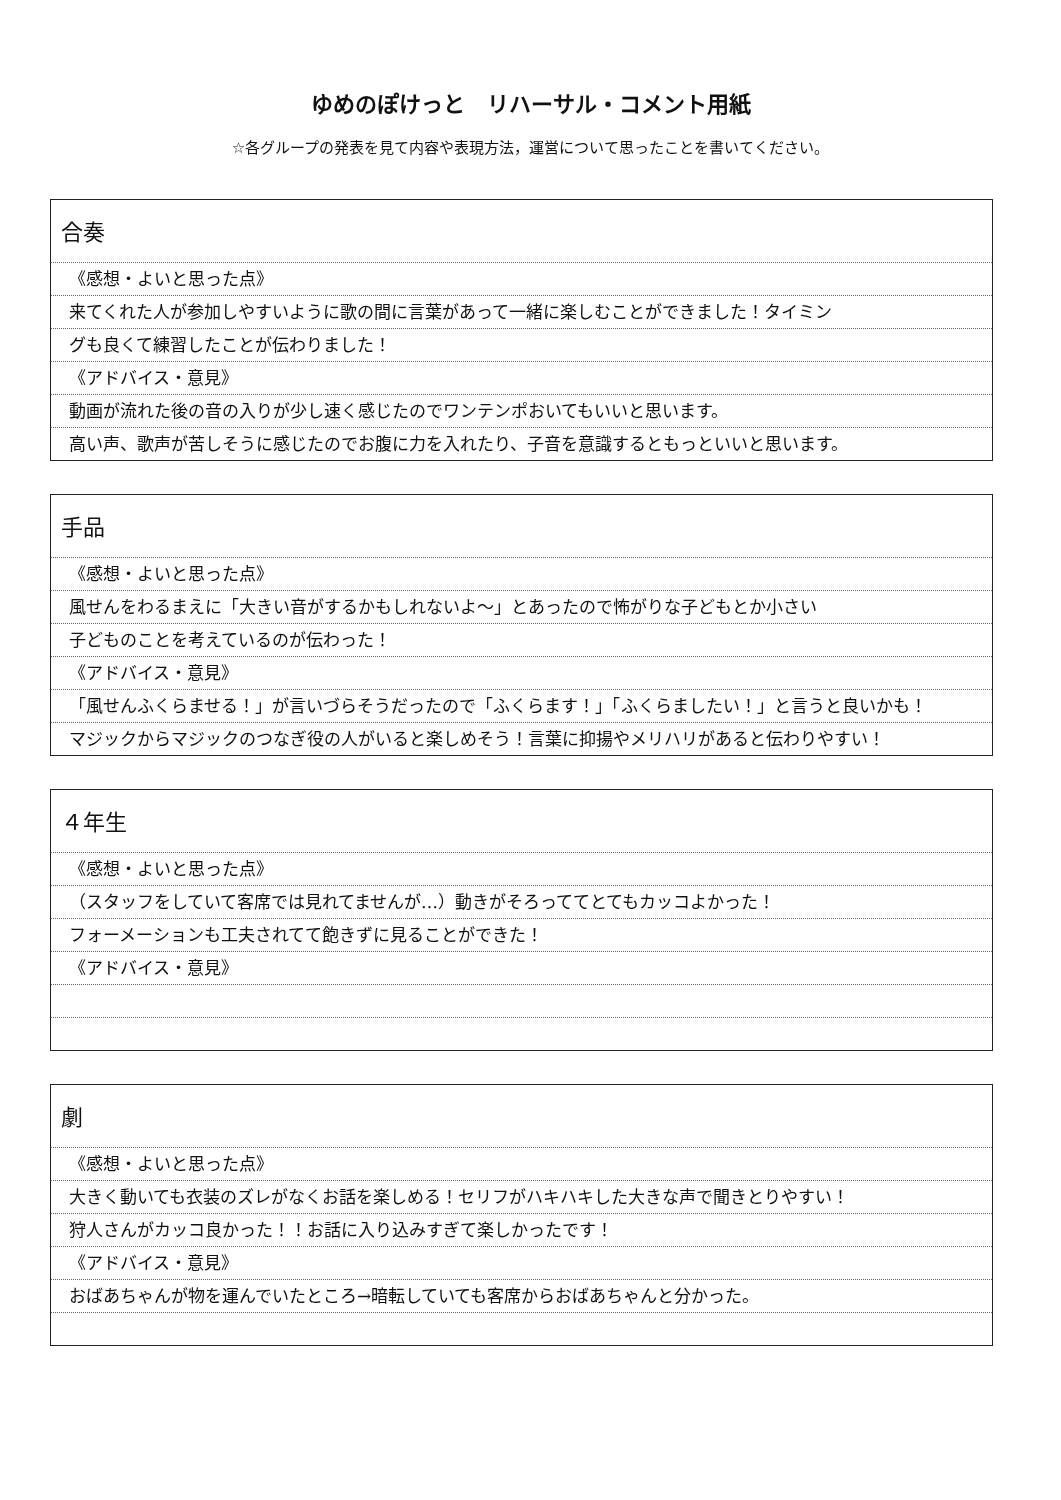ゆめのぽけっと　リハーサル・コメント用紙
☆各グループの発表を見て内容や表現方法，運営について思ったことを書いてください。
合奏
《感想・よいと思った点》
来てくれた人が参加しやすいように歌の間に言葉があって一緒に楽しむことができました！タイミン
グも良くて練習したことが伝わりました！
《アドバイス・意見》
動画が流れた後の音の入りが少し速く感じたのでワンテンポおいてもいいと思います。
高い声、歌声が苦しそうに感じたのでお腹に力を入れたり、子音を意識するともっといいと思います。
手品
《感想・よいと思った点》
風せんをわるまえに「大きい音がするかもしれないよ～」とあったので怖がりな子どもとか小さい
子どものことを考えているのが伝わった！
《アドバイス・意見》
「風せんふくらませる！」が言いづらそうだったので「ふくらます！」「ふくらましたい！」と言うと良いかも！
マジックからマジックのつなぎ役の人がいると楽しめそう！言葉に抑揚やメリハリがあると伝わりやすい！
４年生
《感想・よいと思った点》
（スタッフをしていて客席では見れてませんが…）動きがそろっててとてもカッコよかった！
フォーメーションも工夫されてて飽きずに見ることができた！
《アドバイス・意見》
劇
《感想・よいと思った点》
大きく動いても衣装のズレがなくお話を楽しめる！セリフがハキハキした大きな声で聞きとりやすい！
狩人さんがカッコ良かった！！お話に入り込みすぎて楽しかったです！
《アドバイス・意見》
おばあちゃんが物を運んでいたところ→暗転していても客席からおばあちゃんと分かった。